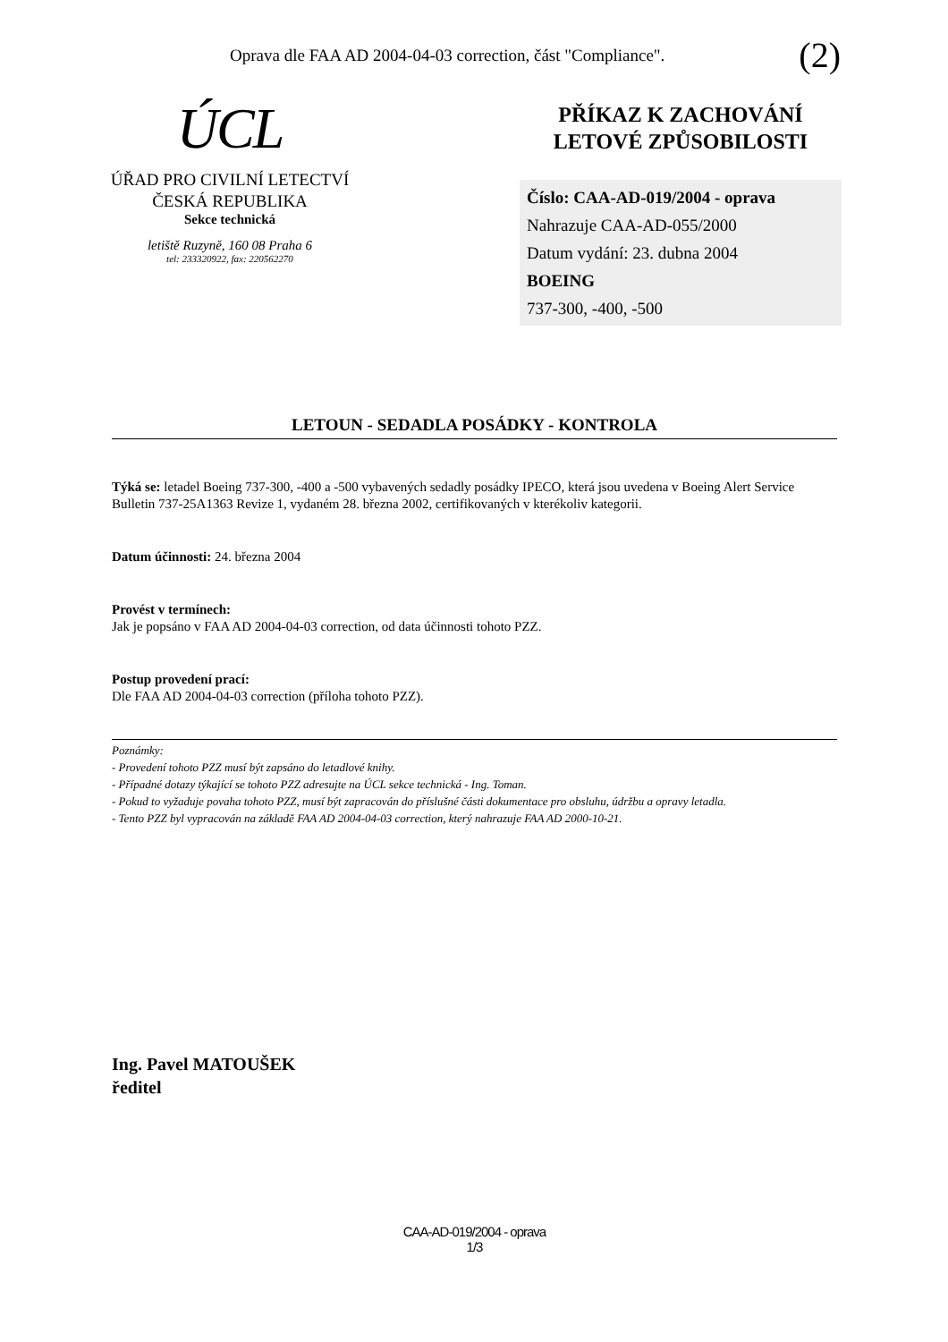Oprava dle FAA AD 2004-04-03 correction, část "Compliance". (2)
ÚCL
ÚŘAD PRO CIVILNÍ LETECTVÍ
ČESKÁ REPUBLIKA
Sekce technická
letiště Ruzyně, 160 08 Praha 6
tel: 233320922, fax: 220562270
PŘÍKAZ K ZACHOVÁNÍ
LETOVÉ ZPŮSOBILOSTI
Číslo: CAA-AD-019/2004 - oprava
Nahrazuje CAA-AD-055/2000
Datum vydání: 23. dubna 2004
BOEING
737-300, -400, -500
LETOUN - SEDADLA POSÁDKY - KONTROLA
Týká se: letadel Boeing 737-300, -400 a -500 vybavených sedadly posádky IPECO, která jsou uvedena v Boeing Alert Service Bulletin 737-25A1363 Revize 1, vydaném 28. března 2002, certifikovaných v kterékoliv kategorii.
Datum účinnosti: 24. března 2004
Provést v termínech:
Jak je popsáno v FAA AD 2004-04-03 correction, od data účinnosti tohoto PZZ.
Postup provedení prací:
Dle FAA AD 2004-04-03 correction (příloha tohoto PZZ).
Poznámky:
- Provedení tohoto PZZ musí být zapsáno do letadlové knihy.
- Případné dotazy týkající se tohoto PZZ adresujte na ÚCL sekce technická - Ing. Toman.
- Pokud to vyžaduje povaha tohoto PZZ, musí být zapracován do příslušné části dokumentace pro obsluhu, údržbu a opravy letadla.
- Tento PZZ byl vypracován na základě FAA AD 2004-04-03 correction, který nahrazuje FAA AD 2000-10-21.
Ing. Pavel MATOUŠEK
ředitel
CAA-AD-019/2004 - oprava
1/3